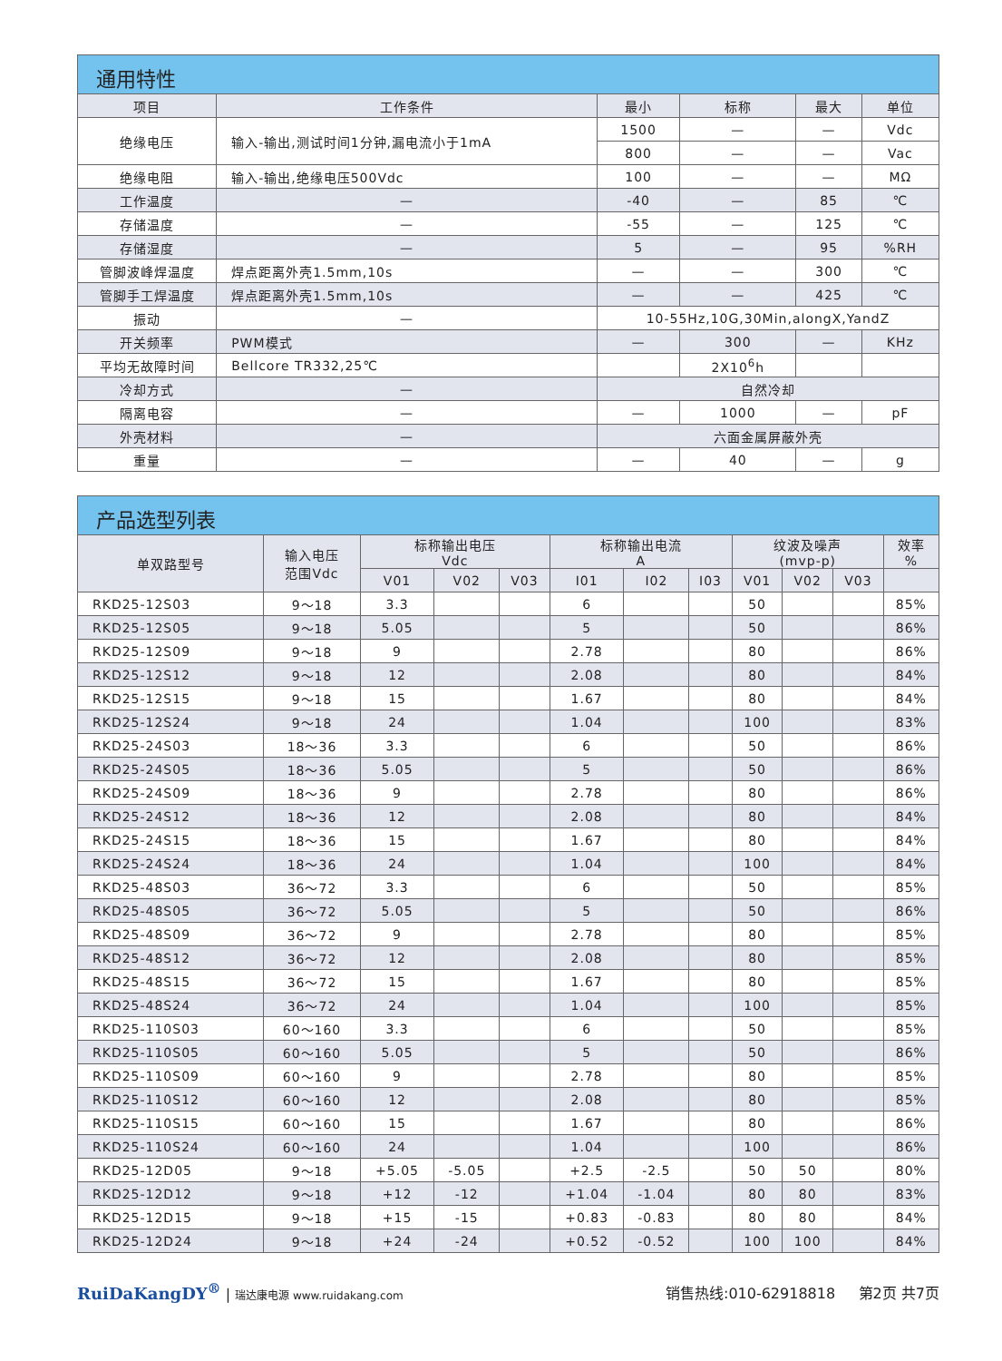通用特性
| 项目 | 工作条件 | 最小 | 标称 | 最大 | 单位 |
| --- | --- | --- | --- | --- | --- |
| 绝缘电压 | 输入-输出,测试时间1分钟,漏电流小于1mA | 1500 | — | — | Vdc |
| | | 800 | — | — | Vac |
| 绝缘电阻 | 输入-输出,绝缘电压500Vdc | 100 | — | — | MΩ |
| 工作温度 | — | -40 | — | 85 | ℃ |
| 存储温度 | — | -55 | — | 125 | ℃ |
| 存储湿度 | — | 5 | — | 95 | %RH |
| 管脚波峰焊温度 | 焊点距离外壳1.5mm,10s | — | — | 300 | ℃ |
| 管脚手工焊温度 | 焊点距离外壳1.5mm,10s | — | — | 425 | ℃ |
| 振动 | — | 10-55Hz,10G,30Min,alongX,YandZ | | | |
| 开关频率 | PWM模式 | — | 300 | — | KHz |
| 平均无故障时间 | Bellcore TR332,25℃ | | 2X10<sup>6</sup>h | | |
| 冷却方式 | — | 自然冷却 | | | |
| 隔离电容 | — | — | 1000 | — | pF |
| 外壳材料 | — | 六面金属屏蔽外壳 | | | |
| 重量 | — | — | 40 | — | g |
产品选型列表
| 单双路型号 | 输入电压 范围Vdc | 标称输出电压 Vdc | | | 标称输出电流 A | | | 纹波及噪声 (mvp-p) | | | 效率 % |
| --- | --- | --- | --- | --- | --- | --- | --- | --- | --- | --- | --- |
| | | V01 | V02 | V03 | I01 | I02 | I03 | V01 | V02 | V03 | |
| RKD25-12S03 | 9～18 | 3.3 | | | 6 | | | 50 | | | 85% |
| RKD25-12S05 | 9～18 | 5.05 | | | 5 | | | 50 | | | 86% |
| RKD25-12S09 | 9～18 | 9 | | | 2.78 | | | 80 | | | 86% |
| RKD25-12S12 | 9～18 | 12 | | | 2.08 | | | 80 | | | 84% |
| RKD25-12S15 | 9～18 | 15 | | | 1.67 | | | 80 | | | 84% |
| RKD25-12S24 | 9～18 | 24 | | | 1.04 | | | 100 | | | 83% |
| RKD25-24S03 | 18～36 | 3.3 | | | 6 | | | 50 | | | 86% |
| RKD25-24S05 | 18～36 | 5.05 | | | 5 | | | 50 | | | 86% |
| RKD25-24S09 | 18～36 | 9 | | | 2.78 | | | 80 | | | 86% |
| RKD25-24S12 | 18～36 | 12 | | | 2.08 | | | 80 | | | 84% |
| RKD25-24S15 | 18～36 | 15 | | | 1.67 | | | 80 | | | 84% |
| RKD25-24S24 | 18～36 | 24 | | | 1.04 | | | 100 | | | 84% |
| RKD25-48S03 | 36～72 | 3.3 | | | 6 | | | 50 | | | 85% |
| RKD25-48S05 | 36～72 | 5.05 | | | 5 | | | 50 | | | 86% |
| RKD25-48S09 | 36～72 | 9 | | | 2.78 | | | 80 | | | 85% |
| RKD25-48S12 | 36～72 | 12 | | | 2.08 | | | 80 | | | 85% |
| RKD25-48S15 | 36～72 | 15 | | | 1.67 | | | 80 | | | 85% |
| RKD25-48S24 | 36～72 | 24 | | | 1.04 | | | 100 | | | 85% |
| RKD25-110S03 | 60～160 | 3.3 | | | 6 | | | 50 | | | 85% |
| RKD25-110S05 | 60～160 | 5.05 | | | 5 | | | 50 | | | 86% |
| RKD25-110S09 | 60～160 | 9 | | | 2.78 | | | 80 | | | 85% |
| RKD25-110S12 | 60～160 | 12 | | | 2.08 | | | 80 | | | 85% |
| RKD25-110S15 | 60～160 | 15 | | | 1.67 | | | 80 | | | 86% |
| RKD25-110S24 | 60～160 | 24 | | | 1.04 | | | 100 | | | 86% |
| RKD25-12D05 | 9～18 | +5.05 | -5.05 | | +2.5 | -2.5 | | 50 | 50 | | 80% |
| RKD25-12D12 | 9～18 | +12 | -12 | | +1.04 | -1.04 | | 80 | 80 | | 83% |
| RKD25-12D15 | 9～18 | +15 | -15 | | +0.83 | -0.83 | | 80 | 80 | | 84% |
| RKD25-12D24 | 9～18 | +24 | -24 | | +0.52 | -0.52 | | 100 | 100 | | 84% |
RuiDaKangDY<sup>®</sup> | 瑞达康电源 www.ruidakang.com
销售热线:010-62918818 第2页 共7页